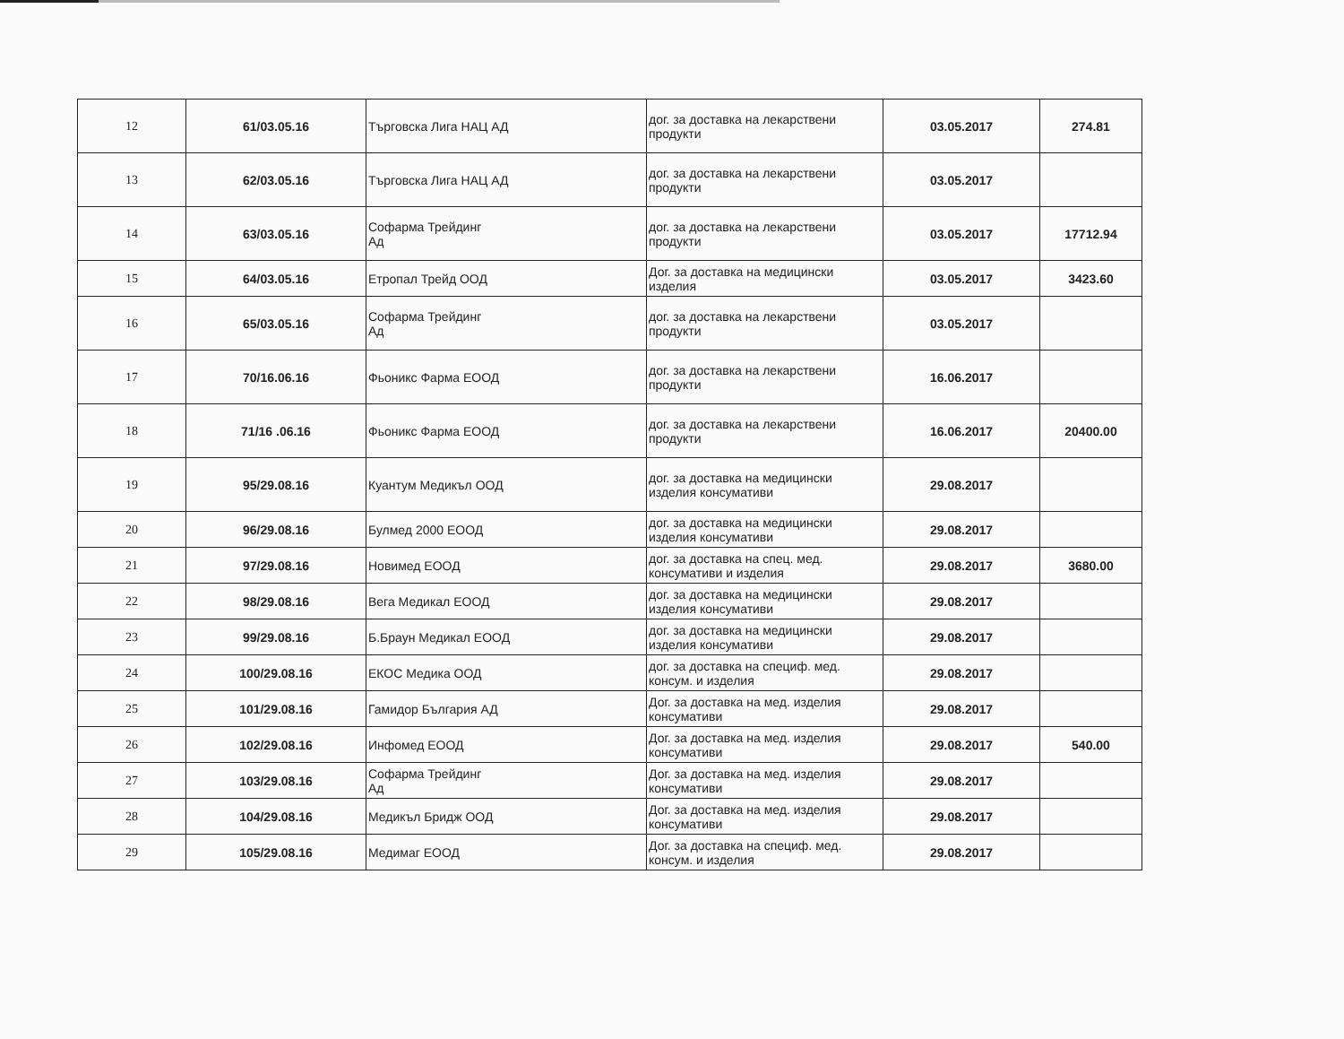| 12 | 61/03.05.16 | Търговска Лига НАЦ АД | дог. за доставка на лекарствени продукти | 03.05.2017 | 274.81 |
| 13 | 62/03.05.16 | Търговска Лига НАЦ АД | дог. за доставка на лекарствени продукти | 03.05.2017 | |
| 14 | 63/03.05.16 | Софарма Трейдинг Ад | дог. за доставка на лекарствени продукти | 03.05.2017 | 17712.94 |
| 15 | 64/03.05.16 | Етропал Трейд ООД | Дог. за доставка на медицински изделия | 03.05.2017 | 3423.60 |
| 16 | 65/03.05.16 | Софарма Трейдинг Ад | дог. за доставка на лекарствени продукти | 03.05.2017 | |
| 17 | 70/16.06.16 | Фьоникс Фарма ЕООД | дог. за доставка на лекарствени продукти | 16.06.2017 | |
| 18 | 71/16 .06.16 | Фьоникс Фарма ЕООД | дог. за доставка на лекарствени продукти | 16.06.2017 | 20400.00 |
| 19 | 95/29.08.16 | Куантум Медикъл ООД | дог. за доставка на медицински изделия консумативи | 29.08.2017 | |
| 20 | 96/29.08.16 | Булмед 2000 ЕООД | дог. за доставка на медицински изделия консумативи | 29.08.2017 | |
| 21 | 97/29.08.16 | Новимед ЕООД | дог. за доставка на спец. мед. консумативи и изделия | 29.08.2017 | 3680.00 |
| 22 | 98/29.08.16 | Вега Медикал ЕООД | дог. за доставка на медицински изделия консумативи | 29.08.2017 | |
| 23 | 99/29.08.16 | Б.Браун Медикал ЕООД | дог. за доставка на медицински изделия консумативи | 29.08.2017 | |
| 24 | 100/29.08.16 | ЕКОС Медика ООД | дог. за доставка на специф. мед. консум. и изделия | 29.08.2017 | |
| 25 | 101/29.08.16 | Гамидор България АД | Дог. за доставка на мед. изделия консумативи | 29.08.2017 | |
| 26 | 102/29.08.16 | Инфомед ЕООД | Дог. за доставка на мед. изделия консумативи | 29.08.2017 | 540.00 |
| 27 | 103/29.08.16 | Софарма Трейдинг Ад | Дог. за доставка на мед. изделия консумативи | 29.08.2017 | |
| 28 | 104/29.08.16 | Медикъл Бридж ООД | Дог. за доставка на мед. изделия консумативи | 29.08.2017 | |
| 29 | 105/29.08.16 | Медимаг ЕООД | Дог. за доставка на специф. мед. консум. и изделия | 29.08.2017 | |